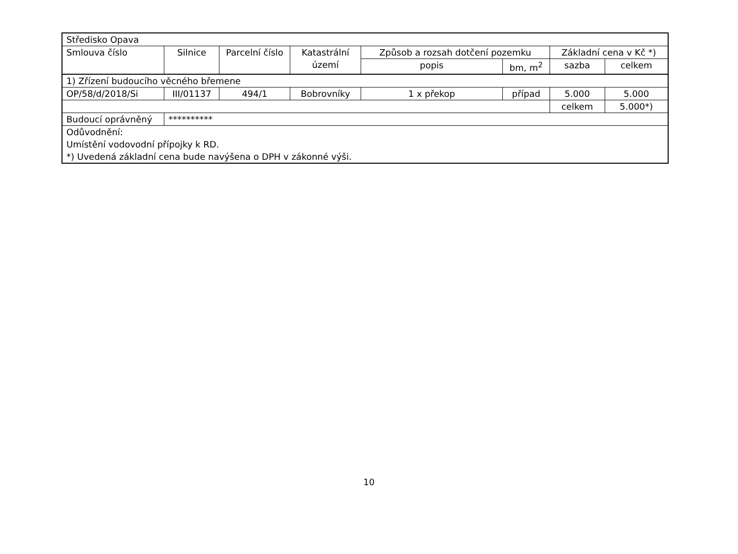| Středisko Opava | | | | | | | |
| Smlouva číslo | Silnice | Parcelní číslo | Katastrální území | Způsob a rozsah dotčení pozemku | | Základní cena v Kč *) | |
| | | | | popis | bm, m<sup>2</sup> | sazba | celkem |
| 1) Zřízení budoucího věcného břemene | | | | | | | |
| OP/58/d/2018/Si | III/01137 | 494/1 | Bobrovníky | 1 x překop | případ | 5.000 | 5.000 |
| | | | | | | celkem | 5.000*) |
| Budoucí oprávněný | ********** | | | | | | |
| Odůvodnění: Umístění vodovodní přípojky k RD. *) Uvedená základní cena bude navýšena o DPH v zákonné výši. | | | | | | | |
10